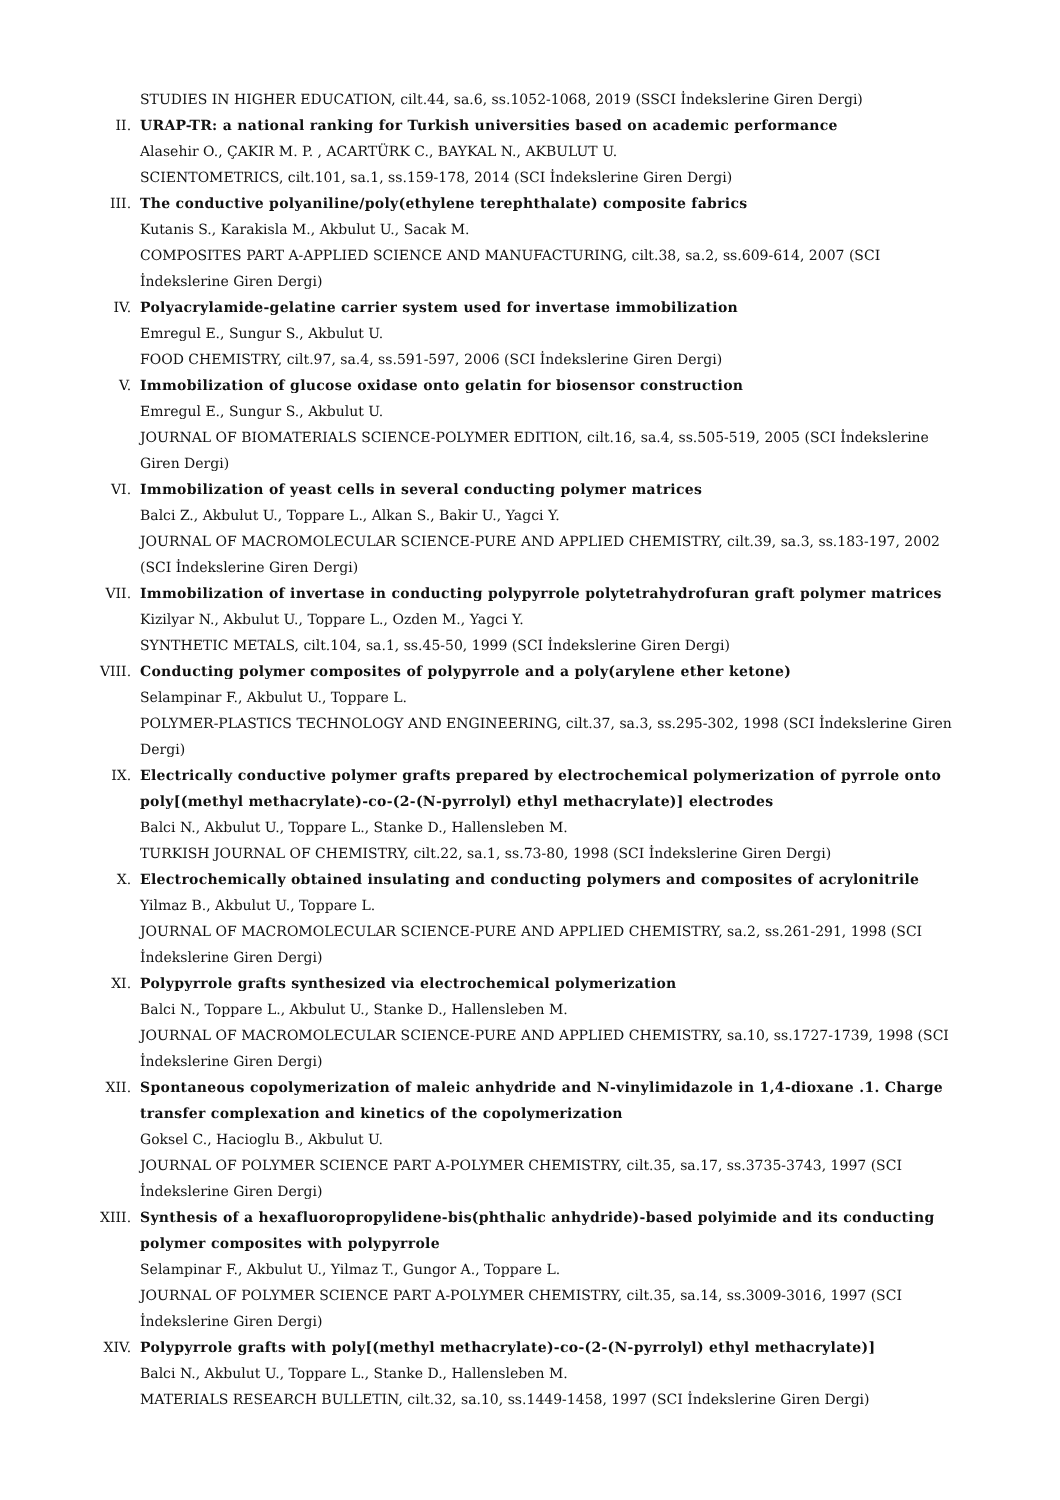STUDIES IN HIGHER EDUCATION, cilt.44, sa.6, ss.1052-1068, 2019 (SSCI İndekslerine Giren Dergi)
II. URAP-TR: a national ranking for Turkish universities based on academic performance
Alasehir O., ÇAKIR M. P. , ACARTÜRK C., BAYKAL N., AKBULUT U.
SCIENTOMETRICS, cilt.101, sa.1, ss.159-178, 2014 (SCI İndekslerine Giren Dergi)
III. The conductive polyaniline/poly(ethylene terephthalate) composite fabrics
Kutanis S., Karakisla M., Akbulut U., Sacak M.
COMPOSITES PART A-APPLIED SCIENCE AND MANUFACTURING, cilt.38, sa.2, ss.609-614, 2007 (SCI İndekslerine Giren Dergi)
IV. Polyacrylamide-gelatine carrier system used for invertase immobilization
Emregul E., Sungur S., Akbulut U.
FOOD CHEMISTRY, cilt.97, sa.4, ss.591-597, 2006 (SCI İndekslerine Giren Dergi)
V. Immobilization of glucose oxidase onto gelatin for biosensor construction
Emregul E., Sungur S., Akbulut U.
JOURNAL OF BIOMATERIALS SCIENCE-POLYMER EDITION, cilt.16, sa.4, ss.505-519, 2005 (SCI İndekslerine Giren Dergi)
VI. Immobilization of yeast cells in several conducting polymer matrices
Balci Z., Akbulut U., Toppare L., Alkan S., Bakir U., Yagci Y.
JOURNAL OF MACROMOLECULAR SCIENCE-PURE AND APPLIED CHEMISTRY, cilt.39, sa.3, ss.183-197, 2002 (SCI İndekslerine Giren Dergi)
VII. Immobilization of invertase in conducting polypyrrole polytetrahydrofuran graft polymer matrices
Kizilyar N., Akbulut U., Toppare L., Ozden M., Yagci Y.
SYNTHETIC METALS, cilt.104, sa.1, ss.45-50, 1999 (SCI İndekslerine Giren Dergi)
VIII. Conducting polymer composites of polypyrrole and a poly(arylene ether ketone)
Selampinar F., Akbulut U., Toppare L.
POLYMER-PLASTICS TECHNOLOGY AND ENGINEERING, cilt.37, sa.3, ss.295-302, 1998 (SCI İndekslerine Giren Dergi)
IX. Electrically conductive polymer grafts prepared by electrochemical polymerization of pyrrole onto poly[(methyl methacrylate)-co-(2-(N-pyrrolyl) ethyl methacrylate)] electrodes
Balci N., Akbulut U., Toppare L., Stanke D., Hallensleben M.
TURKISH JOURNAL OF CHEMISTRY, cilt.22, sa.1, ss.73-80, 1998 (SCI İndekslerine Giren Dergi)
X. Electrochemically obtained insulating and conducting polymers and composites of acrylonitrile
Yilmaz B., Akbulut U., Toppare L.
JOURNAL OF MACROMOLECULAR SCIENCE-PURE AND APPLIED CHEMISTRY, sa.2, ss.261-291, 1998 (SCI İndekslerine Giren Dergi)
XI. Polypyrrole grafts synthesized via electrochemical polymerization
Balci N., Toppare L., Akbulut U., Stanke D., Hallensleben M.
JOURNAL OF MACROMOLECULAR SCIENCE-PURE AND APPLIED CHEMISTRY, sa.10, ss.1727-1739, 1998 (SCI İndekslerine Giren Dergi)
XII. Spontaneous copolymerization of maleic anhydride and N-vinylimidazole in 1,4-dioxane .1. Charge transfer complexation and kinetics of the copolymerization
Goksel C., Hacioglu B., Akbulut U.
JOURNAL OF POLYMER SCIENCE PART A-POLYMER CHEMISTRY, cilt.35, sa.17, ss.3735-3743, 1997 (SCI İndekslerine Giren Dergi)
XIII. Synthesis of a hexafluoropropylidene-bis(phthalic anhydride)-based polyimide and its conducting polymer composites with polypyrrole
Selampinar F., Akbulut U., Yilmaz T., Gungor A., Toppare L.
JOURNAL OF POLYMER SCIENCE PART A-POLYMER CHEMISTRY, cilt.35, sa.14, ss.3009-3016, 1997 (SCI İndekslerine Giren Dergi)
XIV. Polypyrrole grafts with poly[(methyl methacrylate)-co-(2-(N-pyrrolyl) ethyl methacrylate)]
Balci N., Akbulut U., Toppare L., Stanke D., Hallensleben M.
MATERIALS RESEARCH BULLETIN, cilt.32, sa.10, ss.1449-1458, 1997 (SCI İndekslerine Giren Dergi)